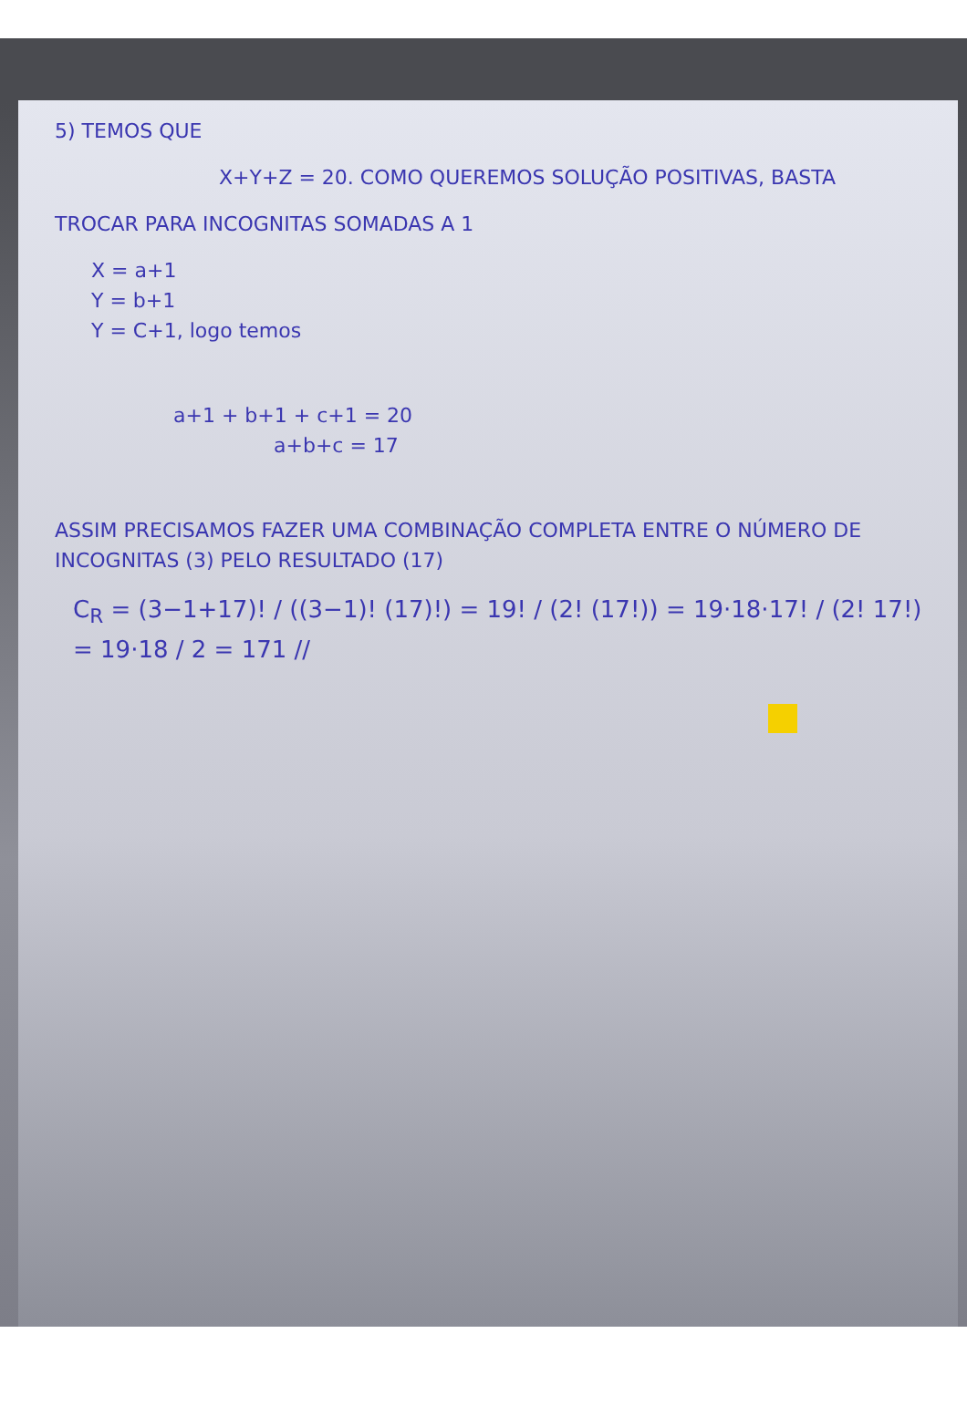5) TEMOS QUE
X+Y+Z = 20. COMO QUEREMOS SOLUÇÃO POSITIVAS, BASTA
TROCAR PARA INCOGNITAS SOMADAS A 1
X = a+1
Y = b+1
Y = C+1, logo temos
a+1 + b+1 + c+1 = 20
a+b+c = 17
ASSIM PRECISAMOS FAZER UMA COMBINAÇÃO COMPLETA ENTRE O NÚMERO DE INCOGNITAS (3) PELO RESULTADO (17)
C<sub>R</sub> = (3−1+17)! / ((3−1)! (17)!) = 19! / (2! (17!)) = 19·18·17! / (2! 17!) = 19·18 / 2 = 171 //